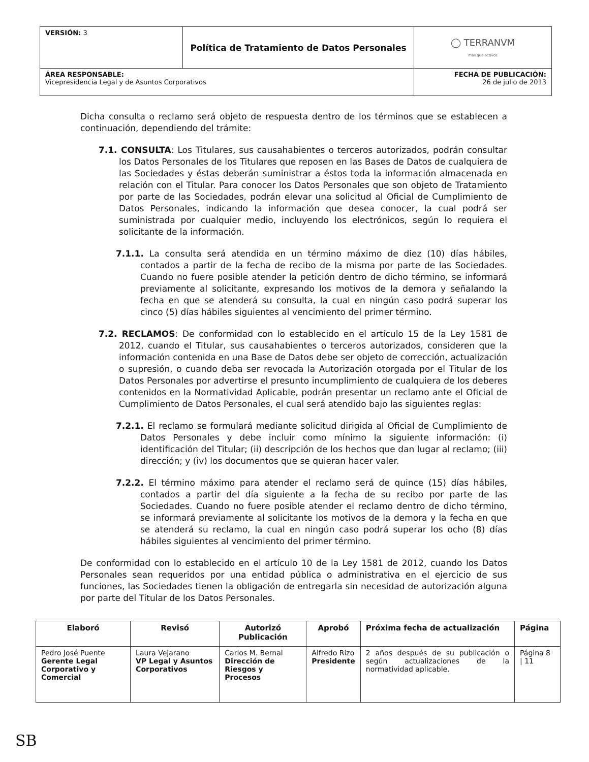| VERSIÓN: 3 | Política de Tratamiento de Datos Personales | ◯ TERRANVM más que activos |
| ÁREA RESPONSABLE: Vicepresidencia Legal y de Asuntos Corporativos | | FECHA DE PUBLICACIÓN: 26 de julio de 2013 |
Dicha consulta o reclamo será objeto de respuesta dentro de los términos que se establecen a continuación, dependiendo del trámite:
7.1. CONSULTA: Los Titulares, sus causahabientes o terceros autorizados, podrán consultar los Datos Personales de los Titulares que reposen en las Bases de Datos de cualquiera de las Sociedades y éstas deberán suministrar a éstos toda la información almacenada en relación con el Titular. Para conocer los Datos Personales que son objeto de Tratamiento por parte de las Sociedades, podrán elevar una solicitud al Oficial de Cumplimiento de Datos Personales, indicando la información que desea conocer, la cual podrá ser suministrada por cualquier medio, incluyendo los electrónicos, según lo requiera el solicitante de la información.
7.1.1. La consulta será atendida en un término máximo de diez (10) días hábiles, contados a partir de la fecha de recibo de la misma por parte de las Sociedades. Cuando no fuere posible atender la petición dentro de dicho término, se informará previamente al solicitante, expresando los motivos de la demora y señalando la fecha en que se atenderá su consulta, la cual en ningún caso podrá superar los cinco (5) días hábiles siguientes al vencimiento del primer término.
7.2. RECLAMOS: De conformidad con lo establecido en el artículo 15 de la Ley 1581 de 2012, cuando el Titular, sus causahabientes o terceros autorizados, consideren que la información contenida en una Base de Datos debe ser objeto de corrección, actualización o supresión, o cuando deba ser revocada la Autorización otorgada por el Titular de los Datos Personales por advertirse el presunto incumplimiento de cualquiera de los deberes contenidos en la Normatividad Aplicable, podrán presentar un reclamo ante el Oficial de Cumplimiento de Datos Personales, el cual será atendido bajo las siguientes reglas:
7.2.1. El reclamo se formulará mediante solicitud dirigida al Oficial de Cumplimiento de Datos Personales y debe incluir como mínimo la siguiente información: (i) identificación del Titular; (ii) descripción de los hechos que dan lugar al reclamo; (iii) dirección; y (iv) los documentos que se quieran hacer valer.
7.2.2. El término máximo para atender el reclamo será de quince (15) días hábiles, contados a partir del día siguiente a la fecha de su recibo por parte de las Sociedades. Cuando no fuere posible atender el reclamo dentro de dicho término, se informará previamente al solicitante los motivos de la demora y la fecha en que se atenderá su reclamo, la cual en ningún caso podrá superar los ocho (8) días hábiles siguientes al vencimiento del primer término.
De conformidad con lo establecido en el artículo 10 de la Ley 1581 de 2012, cuando los Datos Personales sean requeridos por una entidad pública o administrativa en el ejercicio de sus funciones, las Sociedades tienen la obligación de entregarla sin necesidad de autorización alguna por parte del Titular de los Datos Personales.
| Elaboró | Revisó | Autorizó Publicación | Aprobó | Próxima fecha de actualización | Página |
| --- | --- | --- | --- | --- | --- |
| Pedro José Puente Gerente Legal Corporativo y Comercial | Laura Vejarano VP Legal y Asuntos Corporativos | Carlos M. Bernal Dirección de Riesgos y Procesos | Alfredo Rizo Presidente | 2 años después de su publicación o según actualizaciones de la normatividad aplicable. | Página 8 / 11 |
SB